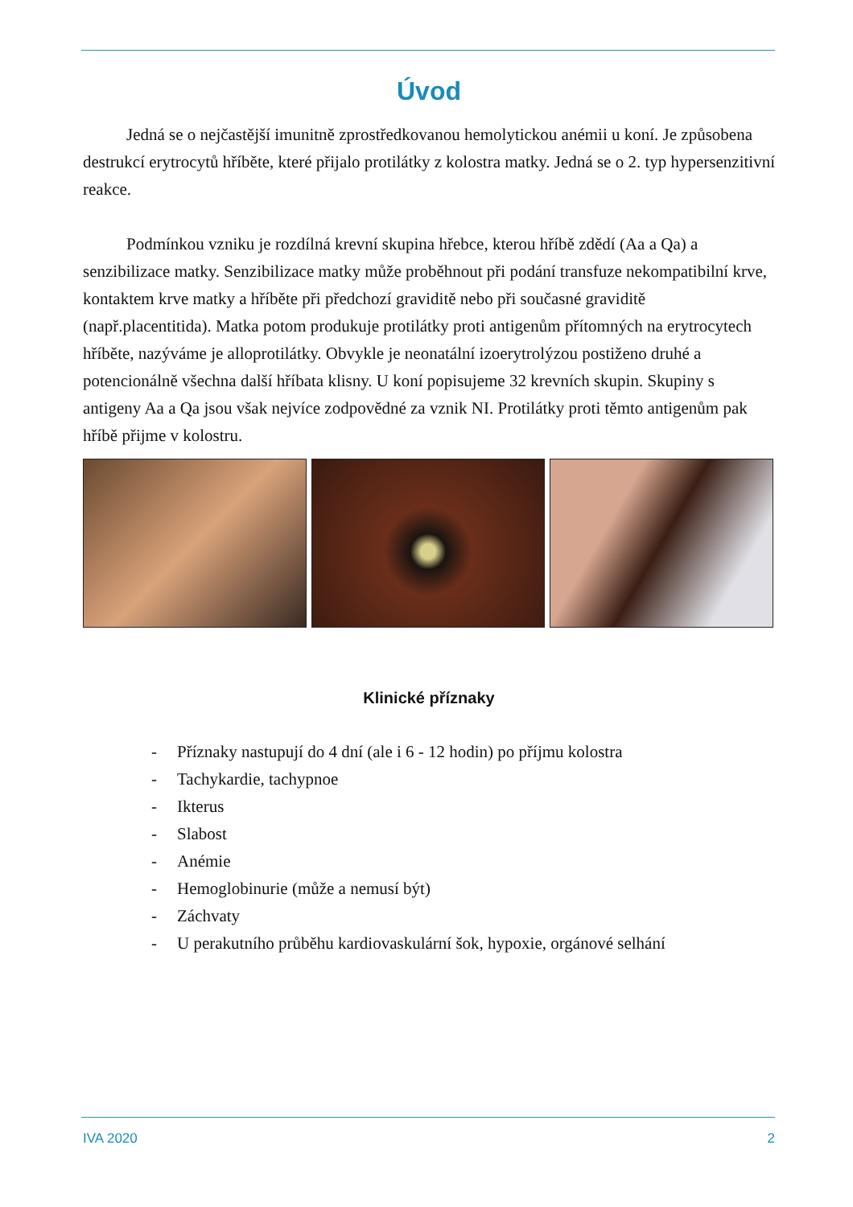Úvod
Jedná se o nejčastější imunitně zprostředkovanou hemolytickou anémii u koní. Je způsobena destrukcí erytrocytů hříběte, které přijalo protilátky z kolostra matky. Jedná se o 2. typ hypersenzitivní reakce.
Podmínkou vzniku je rozdílná krevní skupina hřebce, kterou hříbě zdědí (Aa a Qa) a senzibilizace matky. Senzibilizace matky může proběhnout při podání transfuze nekompatibilní krve, kontaktem krve matky a hříběte při předchozí graviditě nebo při současné graviditě (např.placentitida). Matka potom produkuje protilátky proti antigenům přítomných na erytrocytech hříběte, nazýváme je alloprotilátky. Obvykle je neonatální izoerytrolýzou postiženo druhé a potencionálně všechna další hříbata klisny. U koní popisujeme 32 krevních skupin. Skupiny s antigeny Aa a Qa jsou však nejvíce zodpovědné za vznik NI. Protilátky proti těmto antigenům pak hříbě přijme v kolostru.
Klinické příznaky
- Příznaky nastupují do 4 dní (ale i 6 - 12 hodin) po příjmu kolostra
- Tachykardie, tachypnoe
- Ikterus
- Slabost
- Anémie
- Hemoglobinurie (může a nemusí být)
- Záchvaty
- U perakutního průběhu kardiovaskulární šok, hypoxie, orgánové selhání
IVA 2020 2